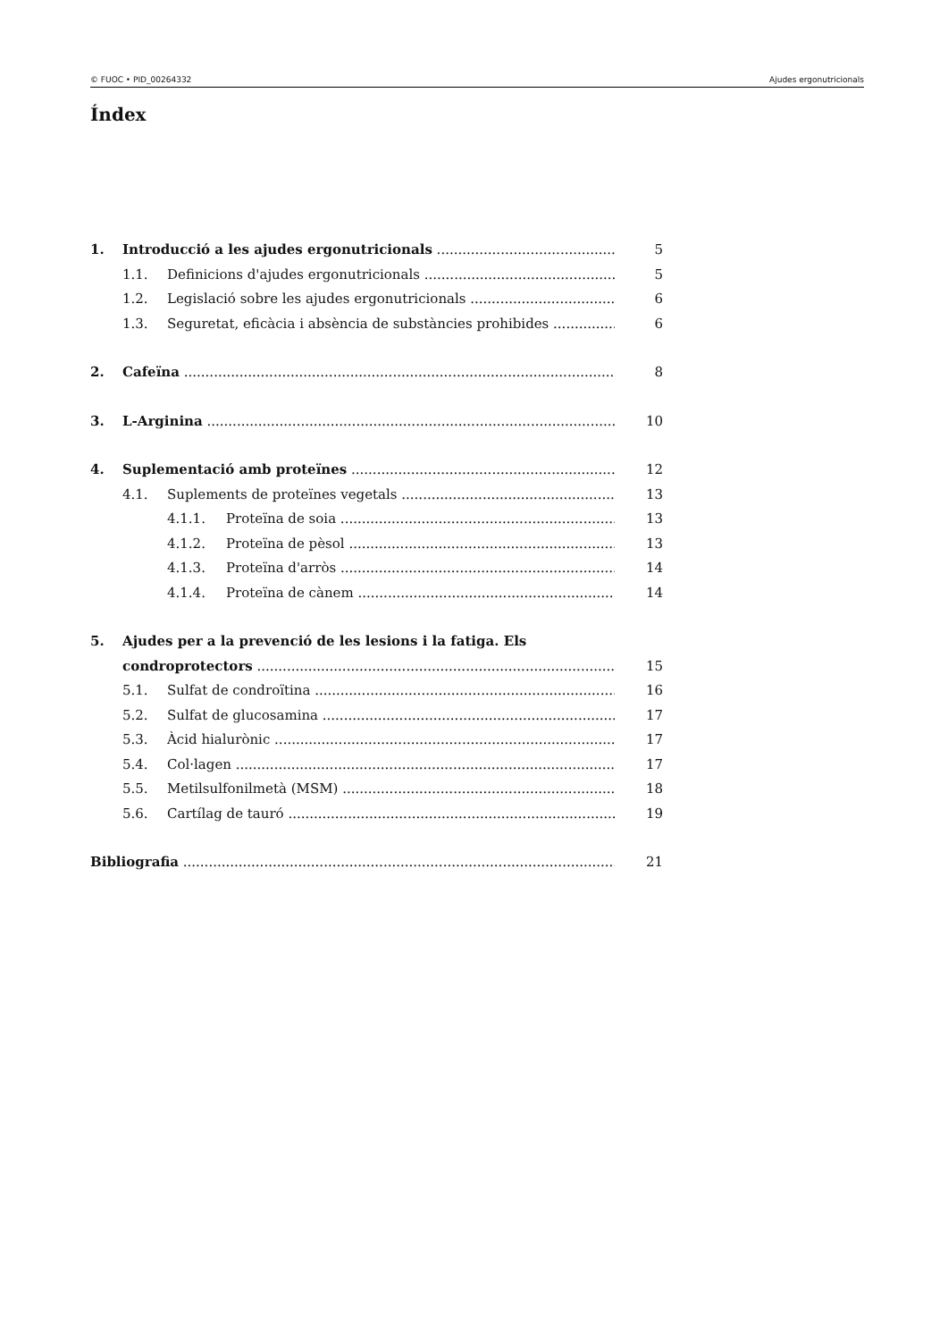© FUOC • PID_00264332 Ajudes ergonutricionals
Índex
1. Introducció a les ajudes ergonutricionals 5
1.1. Definicions d'ajudes ergonutricionals 5
1.2. Legislació sobre les ajudes ergonutricionals 6
1.3. Seguretat, eficàcia i absència de substàncies prohibides 6
2. Cafeïna 8
3. L-Arginina 10
4. Suplementació amb proteïnes 12
4.1. Suplements de proteïnes vegetals 13
4.1.1. Proteïna de soia 13
4.1.2. Proteïna de pèsol 13
4.1.3. Proteïna d'arròs 14
4.1.4. Proteïna de cànem 14
5. Ajudes per a la prevenció de les lesions i la fatiga. Els
condroprotectors 15
5.1. Sulfat de condroïtina 16
5.2. Sulfat de glucosamina 17
5.3. Àcid hialurònic 17
5.4. Col·lagen 17
5.5. Metilsulfonilmetà (MSM) 18
5.6. Cartílag de tauró 19
Bibliografia 21